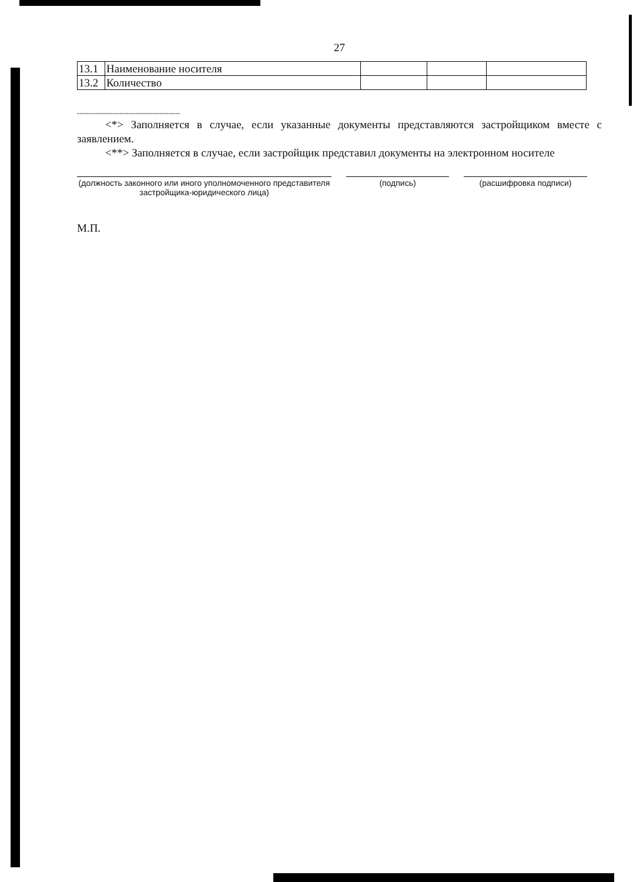27
| 13.1 | Наименование носителя | | | |
| 13.2 | Количество | | | |
--------------------------------------------
<*> Заполняется в случае, если указанные документы представляются застройщиком вместе с заявлением.
<**> Заполняется в случае, если застройщик представил документы на электронном носителе
(должность законного или иного уполномоченного представителя застройщика-юридического лица)
(подпись) (расшифровка подписи)
М.П.